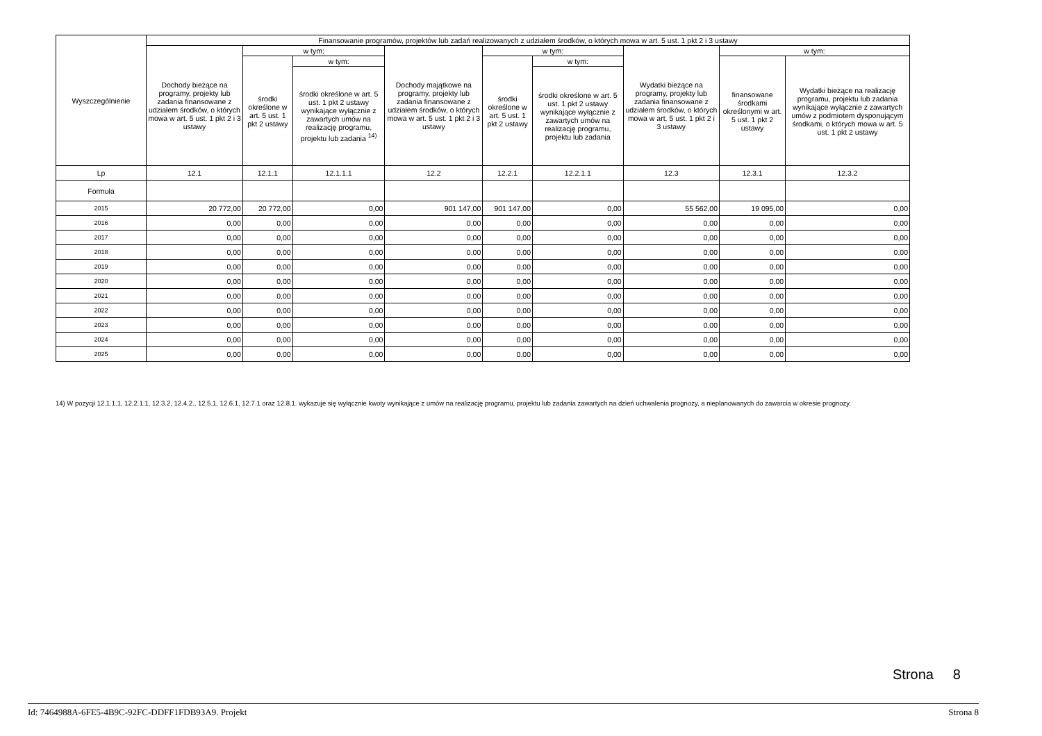| Wyszczególnienie | Finansowanie programów, projektów lub zadań realizowanych z udziałem środków, o których mowa w art. 5 ust. 1 pkt 2 i 3 ustawy | | | | | | | | |
| --- | --- | --- | --- | --- | --- | --- | --- | --- | --- |
| | Dochody bieżące na programy, projekty lub zadania finansowane z udziałem środków, o których mowa w art. 5 ust. 1 pkt 2 i 3 ustawy | w tym: | | Dochody majątkowe na programy, projekty lub zadania finansowane z udziałem środków, o których mowa w art. 5 ust. 1 pkt 2 i 3 ustawy | w tym: | | Wydatki bieżące na programy, projekty lub zadania finansowane z udziałem środków, o których mowa w art. 5 ust. 1 pkt 2 i 3 ustawy | w tym: | |
| | | środki określone w art. 5 ust. 1 pkt 2 ustawy | w tym: | | środki określone w art. 5 ust. 1 pkt 2 ustawy | w tym: | | finansowane środkami określonymi w art. 5 ust. 1 pkt 2 ustawy | Wydatki bieżące na realizację programu, projektu lub zadania wynikające wyłącznie z zawartych umów z podmiotem dysponującym środkami, o których mowa w art. 5 ust. 1 pkt 2 ustawy |
| | | | środki określone w art. 5 ust. 1 pkt 2 ustawy wynikające wyłącznie z zawartych umów na realizację programu, projektu lub zadania <sup>14)</sup> | | | środki określone w art. 5 ust. 1 pkt 2 ustawy wynikające wyłącznie z zawartych umów na realizację programu, projektu lub zadania | | | |
| Lp | 12.1 | 12.1.1 | 12.1.1.1 | 12.2 | 12.2.1 | 12.2.1.1 | 12.3 | 12.3.1 | 12.3.2 |
| Formuła | | | | | | | | | |
| 2015 | 20 772,00 | 20 772,00 | 0,00 | 901 147,00 | 901 147,00 | 0,00 | 55 562,00 | 19 095,00 | 0,00 |
| 2016 | 0,00 | 0,00 | 0,00 | 0,00 | 0,00 | 0,00 | 0,00 | 0,00 | 0,00 |
| 2017 | 0,00 | 0,00 | 0,00 | 0,00 | 0,00 | 0,00 | 0,00 | 0,00 | 0,00 |
| 2018 | 0,00 | 0,00 | 0,00 | 0,00 | 0,00 | 0,00 | 0,00 | 0,00 | 0,00 |
| 2019 | 0,00 | 0,00 | 0,00 | 0,00 | 0,00 | 0,00 | 0,00 | 0,00 | 0,00 |
| 2020 | 0,00 | 0,00 | 0,00 | 0,00 | 0,00 | 0,00 | 0,00 | 0,00 | 0,00 |
| 2021 | 0,00 | 0,00 | 0,00 | 0,00 | 0,00 | 0,00 | 0,00 | 0,00 | 0,00 |
| 2022 | 0,00 | 0,00 | 0,00 | 0,00 | 0,00 | 0,00 | 0,00 | 0,00 | 0,00 |
| 2023 | 0,00 | 0,00 | 0,00 | 0,00 | 0,00 | 0,00 | 0,00 | 0,00 | 0,00 |
| 2024 | 0,00 | 0,00 | 0,00 | 0,00 | 0,00 | 0,00 | 0,00 | 0,00 | 0,00 |
| 2025 | 0,00 | 0,00 | 0,00 | 0,00 | 0,00 | 0,00 | 0,00 | 0,00 | 0,00 |
14) W pozycji 12.1.1.1, 12.2.1.1, 12.3.2, 12.4.2., 12.5.1, 12.6.1, 12.7.1 oraz 12.8.1. wykazuje się wyłącznie kwoty wynikające z umów na realizację programu, projektu lub zadania zawartych na dzień uchwalenia prognozy, a nieplanowanych do zawarcia w okresie prognozy.
Strona 8
Id: 7464988A-6FE5-4B9C-92FC-DDFF1FDB93A9. Projekt Strona 8